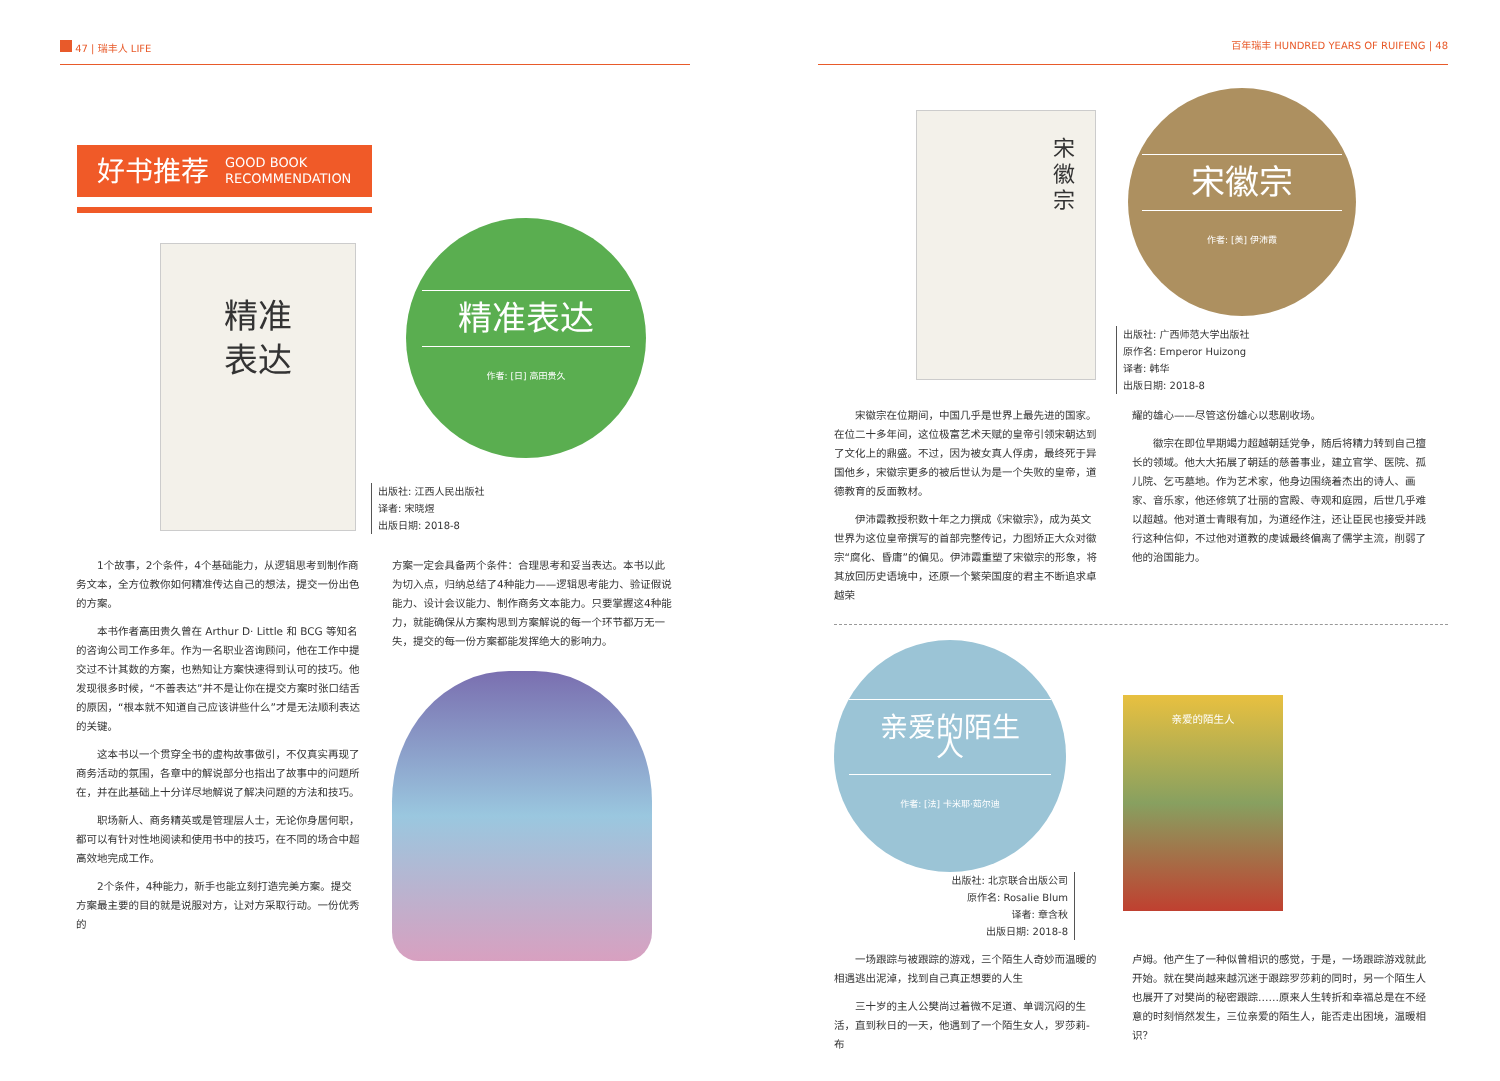47 | 瑞丰人 LIFE
好书推荐 GOOD BOOK
RECOMMENDATION
精准
表达
精准表达
作者: [日] 高田贵久
出版社: 江西人民出版社
译者: 宋晓煜
出版日期: 2018-8
1个故事，2个条件，4个基础能力，从逻辑思考到制作商务文本，全方位教你如何精准传达自己的想法，提交一份出色的方案。
本书作者高田贵久曾在 Arthur D· Little 和 BCG 等知名的咨询公司工作多年。作为一名职业咨询顾问，他在工作中提交过不计其数的方案，也熟知让方案快速得到认可的技巧。他发现很多时候，“不善表达”并不是让你在提交方案时张口结舌的原因，“根本就不知道自己应该讲些什么”才是无法顺利表达的关键。
这本书以一个贯穿全书的虚构故事做引，不仅真实再现了商务活动的氛围，各章中的解说部分也指出了故事中的问题所在，并在此基础上十分详尽地解说了解决问题的方法和技巧。
职场新人、商务精英或是管理层人士，无论你身居何职，都可以有针对性地阅读和使用书中的技巧，在不同的场合中超高效地完成工作。
2个条件，4种能力，新手也能立刻打造完美方案。提交方案最主要的目的就是说服对方，让对方采取行动。一份优秀的
方案一定会具备两个条件：合理思考和妥当表达。本书以此为切入点，归纳总结了4种能力——逻辑思考能力、验证假说能力、设计会议能力、制作商务文本能力。只要掌握这4种能力，就能确保从方案构思到方案解说的每一个环节都万无一失，提交的每一份方案都能发挥绝大的影响力。
百年瑞丰 HUNDRED YEARS OF RUIFENG | 48
宋
徽
宗
宋徽宗
作者: [美] 伊沛霞
出版社: 广西师范大学出版社
原作名: Emperor Huizong
译者: 韩华
出版日期: 2018-8
宋徽宗在位期间，中国几乎是世界上最先进的国家。在位二十多年间，这位极富艺术天赋的皇帝引领宋朝达到了文化上的鼎盛。不过，因为被女真人俘虏，最终死于异国他乡，宋徽宗更多的被后世认为是一个失败的皇帝，道德教育的反面教材。
伊沛霞教授积数十年之力撰成《宋徽宗》，成为英文世界为这位皇帝撰写的首部完整传记，力图矫正大众对徽宗“腐化、昏庸”的偏见。伊沛霞重塑了宋徽宗的形象，将其放回历史语境中，还原一个繁荣国度的君主不断追求卓越荣
耀的雄心——尽管这份雄心以悲剧收场。
徽宗在即位早期竭力超越朝廷党争，随后将精力转到自己擅长的领域。他大大拓展了朝廷的慈善事业，建立官学、医院、孤儿院、乞丐墓地。作为艺术家，他身边围绕着杰出的诗人、画家、音乐家，他还修筑了壮丽的宫殿、寺观和庭园，后世几乎难以超越。他对道士青眼有加，为道经作注，还让臣民也接受并践行这种信仰，不过他对道教的虔诚最终偏离了儒学主流，削弱了他的治国能力。
亲爱的陌生人
作者: [法] 卡米耶·茹尔迪
出版社: 北京联合出版公司
原作名: Rosalie Blum
译者: 章含秋
出版日期: 2018-8
亲爱的陌生人
一场跟踪与被跟踪的游戏，三个陌生人奇妙而温暖的相遇逃出泥淖，找到自己真正想要的人生
三十岁的主人公樊尚过着微不足道、单调沉闷的生活，直到秋日的一天，他遇到了一个陌生女人，罗莎莉-布
卢姆。他产生了一种似曾相识的感觉，于是，一场跟踪游戏就此开始。就在樊尚越来越沉迷于跟踪罗莎莉的同时，另一个陌生人也展开了对樊尚的秘密跟踪……原来人生转折和幸福总是在不经意的时刻悄然发生，三位亲爱的陌生人，能否走出困境，温暖相识？